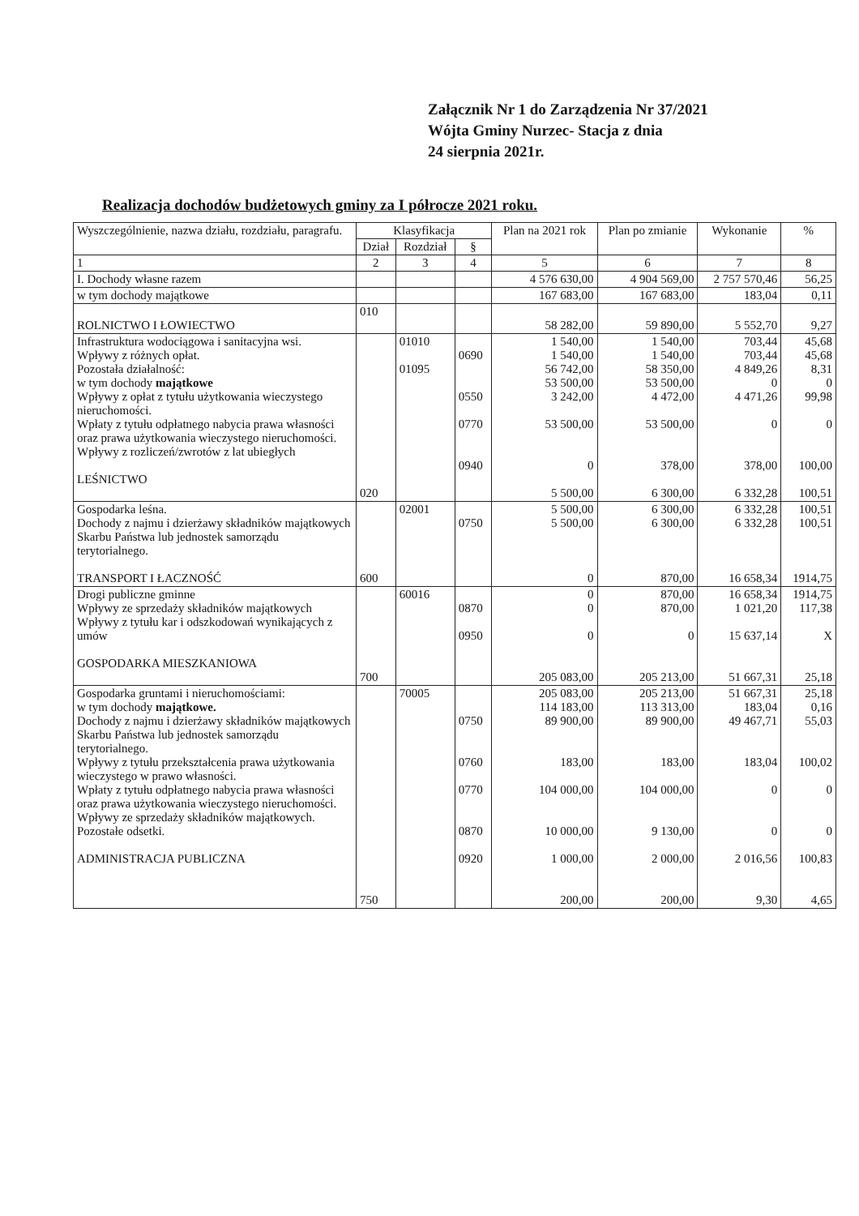Załącznik Nr 1 do Zarządzenia Nr 37/2021
Wójta Gminy Nurzec- Stacja z dnia
24 sierpnia 2021r.
Realizacja dochodów budżetowych gminy za I półrocze 2021 roku.
| Wyszczególnienie, nazwa działu, rozdziału, paragrafu. | Klasyfikacja | | | Plan na 2021 rok | Plan po zmianie | Wykonanie | % |
| --- | --- | --- | --- | --- | --- | --- | --- |
| | Dział | Rozdział | § | | | | |
| 1 | 2 | 3 | 4 | 5 | 6 | 7 | 8 |
| I. Dochody własne razem | | | | 4 576 630,00 | 4 904 569,00 | 2 757 570,46 | 56,25 |
| w tym dochody majątkowe | | | | 167 683,00 | 167 683,00 | 183,04 | 0,11 |
| ROLNICTWO I ŁOWIECTWO | 010 | | | 58 282,00 | 59 890,00 | 5 552,70 | 9,27 |
| Infrastruktura wodociągowa i sanitacyjna wsi. Wpływy z różnych opłat. Pozostała działalność: w tym dochody majątkowe Wpływy z opłat z tytułu użytkowania wieczystego nieruchomości. Wpłaty z tytułu odpłatnego nabycia prawa własności oraz prawa użytkowania wieczystego nieruchomości. Wpływy z rozliczeń/zwrotów z lat ubiegłych LEŚNICTWO | 020 | 01010 01095 | 0690 0550 0770 0940 | 1 540,00 1 540,00 56 742,00 53 500,00 3 242,00 53 500,00 0 5 500,00 | 1 540,00 1 540,00 58 350,00 53 500,00 4 472,00 53 500,00 378,00 6 300,00 | 703,44 703,44 4 849,26 0 4 471,26 0 378,00 6 332,28 | 45,68 45,68 8,31 0 99,98 0 100,00 100,51 |
| Gospodarka leśna. Dochody z najmu i dzierżawy składników majątkowych Skarbu Państwa lub jednostek samorządu terytorialnego. TRANSPORT I ŁACZNOŚĆ | 600 | 02001 | 0750 | 5 500,00 5 500,00 0 | 6 300,00 6 300,00 870,00 | 6 332,28 6 332,28 16 658,34 | 100,51 100,51 1914,75 |
| Drogi publiczne gminne Wpływy ze sprzedaży składników majątkowych Wpływy z tytułu kar i odszkodowań wynikających z umów GOSPODARKA MIESZKANIOWA | 700 | 60016 | 0870 0950 | 0 0 0 205 083,00 | 870,00 870,00 0 205 213,00 | 16 658,34 1 021,20 15 637,14 51 667,31 | 1914,75 117,38 X 25,18 |
| Gospodarka gruntami i nieruchomościami: w tym dochody majątkowe. Dochody z najmu i dzierżawy składników majątkowych Skarbu Państwa lub jednostek samorządu terytorialnego. Wpływy z tytułu przekształcenia prawa użytkowania wieczystego w prawo własności. Wpłaty z tytułu odpłatnego nabycia prawa własności oraz prawa użytkowania wieczystego nieruchomości. Wpływy ze sprzedaży składników majątkowych. Pozostałe odsetki. ADMINISTRACJA PUBLICZNA | 750 | 70005 | 0750 0760 0770 0870 0920 | 205 083,00 114 183,00 89 900,00 183,00 104 000,00 10 000,00 1 000,00 200,00 | 205 213,00 113 313,00 89 900,00 183,00 104 000,00 9 130,00 2 000,00 200,00 | 51 667,31 183,04 49 467,71 183,04 0 0 2 016,56 9,30 | 25,18 0,16 55,03 100,02 0 0 100,83 4,65 |